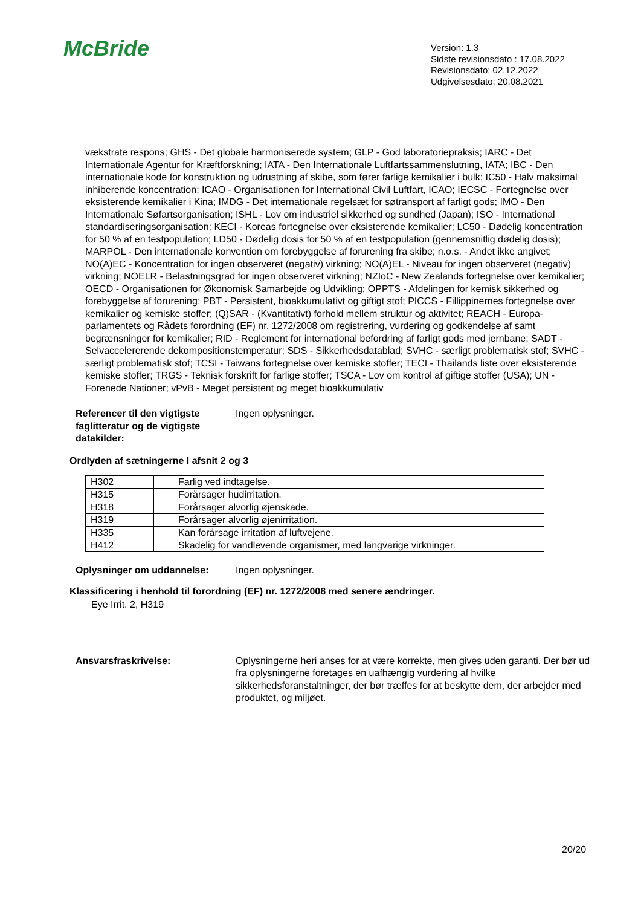McBride
Version: 1.3
Sidste revisionsdato : 17.08.2022
Revisionsdato: 02.12.2022
Udgivelsesdato: 20.08.2021
vækstrate respons; GHS - Det globale harmoniserede system; GLP - God laboratoriepraksis; IARC - Det Internationale Agentur for Kræftforskning; IATA - Den Internationale Luftfartssammenslutning, IATA; IBC - Den internationale kode for konstruktion og udrustning af skibe, som fører farlige kemikalier i bulk; IC50 - Halv maksimal inhiberende koncentration; ICAO - Organisationen for International Civil Luftfart, ICAO; IECSC - Fortegnelse over eksisterende kemikalier i Kina; IMDG - Det internationale regelsæt for søtransport af farligt gods; IMO - Den Internationale Søfartsorganisation; ISHL - Lov om industriel sikkerhed og sundhed (Japan); ISO - International standardiseringsorganisation; KECI - Koreas fortegnelse over eksisterende kemikalier; LC50 - Dødelig koncentration for 50 % af en testpopulation; LD50 - Dødelig dosis for 50 % af en testpopulation (gennemsnitlig dødelig dosis); MARPOL - Den internationale konvention om forebyggelse af forurening fra skibe; n.o.s. - Andet ikke angivet; NO(A)EC - Koncentration for ingen observeret (negativ) virkning; NO(A)EL - Niveau for ingen observeret (negativ) virkning; NOELR - Belastningsgrad for ingen observeret virkning; NZIoC - New Zealands fortegnelse over kemikalier; OECD - Organisationen for Økonomisk Samarbejde og Udvikling; OPPTS - Afdelingen for kemisk sikkerhed og forebyggelse af forurening; PBT - Persistent, bioakkumulativt og giftigt stof; PICCS - Fillippinernes fortegnelse over kemikalier og kemiske stoffer; (Q)SAR - (Kvantitativt) forhold mellem struktur og aktivitet; REACH - Europa-parlamentets og Rådets forordning (EF) nr. 1272/2008 om registrering, vurdering og godkendelse af samt begrænsninger for kemikalier; RID - Reglement for international befordring af farligt gods med jernbane; SADT - Selvaccelererende dekompositionstemperatur; SDS - Sikkerhedsdatablad; SVHC - særligt problematisk stof; SVHC - særligt problematisk stof; TCSI - Taiwans fortegnelse over kemiske stoffer; TECI - Thailands liste over eksisterende kemiske stoffer; TRGS - Teknisk forskrift for farlige stoffer; TSCA - Lov om kontrol af giftige stoffer (USA); UN - Forenede Nationer; vPvB - Meget persistent og meget bioakkumulativ
Referencer til den vigtigste faglitteratur og de vigtigste datakilder:
Ingen oplysninger.
Ordlyden af sætningerne I afsnit 2 og 3
| H302 | Farlig ved indtagelse. |
| H315 | Forårsager hudirritation. |
| H318 | Forårsager alvorlig øjenskade. |
| H319 | Forårsager alvorlig øjenirritation. |
| H335 | Kan forårsage irritation af luftvejene. |
| H412 | Skadelig for vandlevende organismer, med langvarige virkninger. |
Oplysninger om uddannelse: Ingen oplysninger.
Klassificering i henhold til forordning (EF) nr. 1272/2008 med senere ændringer.
Eye Irrit. 2, H319
Ansvarsfraskrivelse: Oplysningerne heri anses for at være korrekte, men gives uden garanti. Der bør ud fra oplysningerne foretages en uafhængig vurdering af hvilke sikkerhedsforanstaltninger, der bør træffes for at beskytte dem, der arbejder med produktet, og miljøet.
20/20